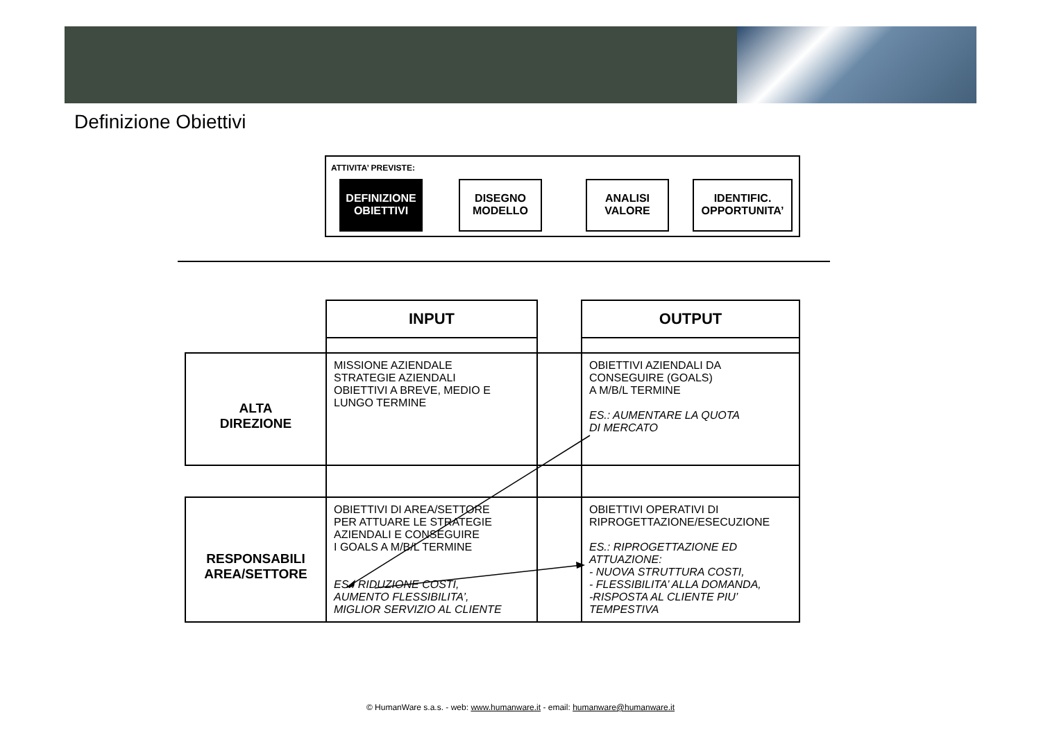Definizione Obiettivi
ATTIVITA’ PREVISTE:
DEFINIZIONE
OBIETTIVI
DISEGNO
MODELLO
ANALISI
VALORE
IDENTIFIC.
OPPORTUNITA’
| | INPUT | | OUTPUT |
| ALTA DIREZIONE | MISSIONE AZIENDALE STRATEGIE AZIENDALI OBIETTIVI A BREVE, MEDIO E LUNGO TERMINE | | OBIETTIVI AZIENDALI DA CONSEGUIRE (GOALS) A M/B/L TERMINE ES.: AUMENTARE LA QUOTA DI MERCATO |
| RESPONSABILI AREA/SETTORE | OBIETTIVI DI AREA/SETTORE PER ATTUARE LE STRATEGIE AZIENDALI E CONSEGUIRE I GOALS A M/B/L TERMINE ES.: RIDUZIONE COSTI, AUMENTO FLESSIBILITA’, MIGLIOR SERVIZIO AL CLIENTE | | OBIETTIVI OPERATIVI DI RIPROGETTAZIONE/ESECUZIONE ES.: RIPROGETTAZIONE ED ATTUAZIONE: - NUOVA STRUTTURA COSTI, - FLESSIBILITA’ ALLA DOMANDA, -RISPOSTA AL CLIENTE PIU’ TEMPESTIVA |
© HumanWare s.a.s. - web: www.humanware.it - email: humanware@humanware.it